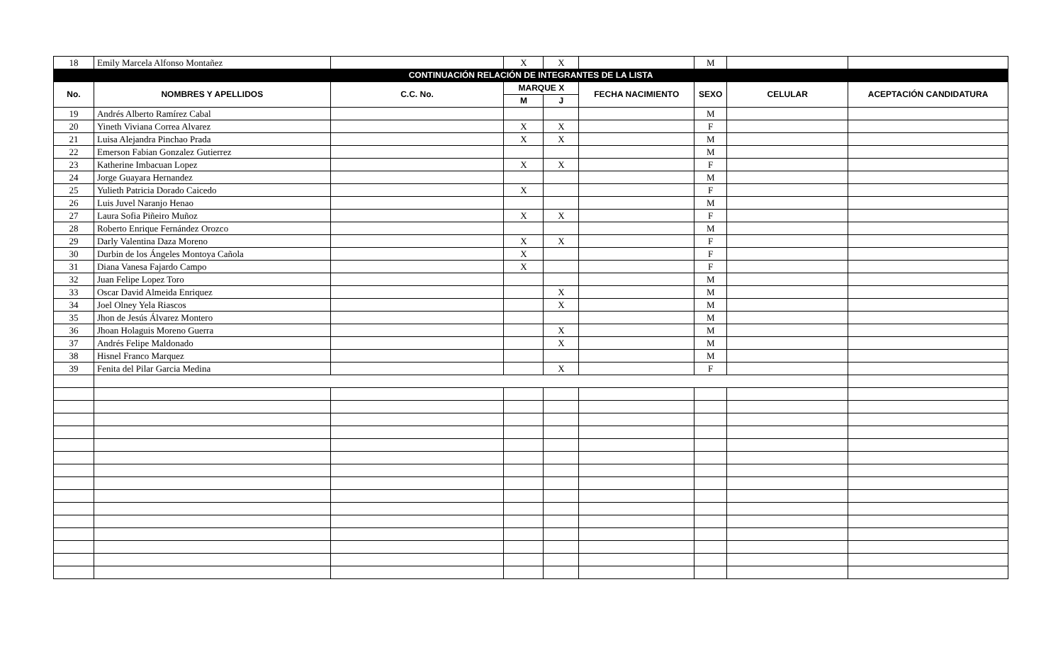| 18 | Emily Marcela Alfonso Montañez | | X | X | | M | | |
| CONTINUACIÓN RELACIÓN DE INTEGRANTES DE LA LISTA | | | | | | | | |
| No. | NOMBRES Y APELLIDOS | C.C. No. | MARQUE X | | FECHA NACIMIENTO | SEXO | CELULAR | ACEPTACIÓN CANDIDATURA |
| | | | M | J | | | | |
| 19 | Andrés Alberto Ramírez Cabal | | | | | M | | |
| 20 | Yineth Viviana Correa Alvarez | | X | X | | F | | |
| 21 | Luisa Alejandra Pinchao Prada | | X | X | | M | | |
| 22 | Emerson Fabian Gonzalez Gutierrez | | | | | M | | |
| 23 | Katherine Imbacuan Lopez | | X | X | | F | | |
| 24 | Jorge Guayara Hernandez | | | | | M | | |
| 25 | Yulieth Patricia Dorado Caicedo | | X | | | F | | |
| 26 | Luis Juvel Naranjo Henao | | | | | M | | |
| 27 | Laura Sofia Piñeiro Muñoz | | X | X | | F | | |
| 28 | Roberto Enrique Fernández Orozco | | | | | M | | |
| 29 | Darly Valentina Daza Moreno | | X | X | | F | | |
| 30 | Durbin de los Ángeles Montoya Cañola | | X | | | F | | |
| 31 | Diana Vanesa Fajardo Campo | | X | | | F | | |
| 32 | Juan Felipe Lopez Toro | | | | | M | | |
| 33 | Oscar David Almeida Enriquez | | | X | | M | | |
| 34 | Joel Olney Yela Riascos | | | X | | M | | |
| 35 | Jhon de Jesús Álvarez Montero | | | | | M | | |
| 36 | Jhoan Holaguis Moreno Guerra | | | X | | M | | |
| 37 | Andrés Felipe Maldonado | | | X | | M | | |
| 38 | Hisnel Franco Marquez | | | | | M | | |
| 39 | Fenita del Pilar Garcia Medina | | | X | | F | | |